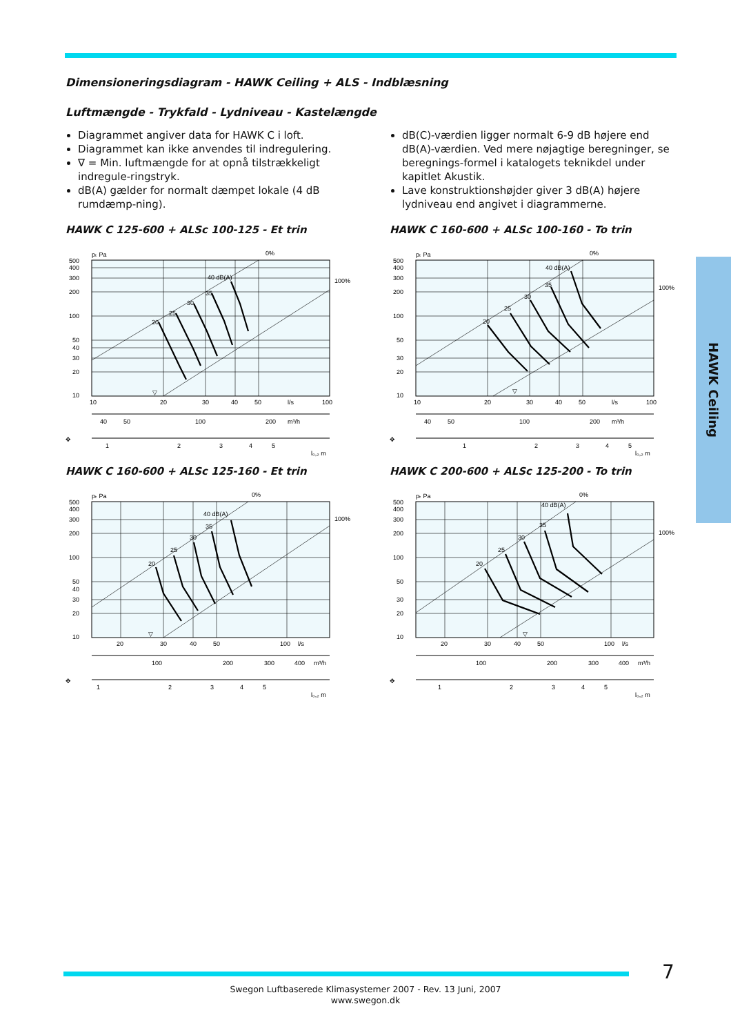HAWK Ceiling
Dimensioneringsdiagram - HAWK Ceiling + ALS - Indblæsning
Luftmængde - Trykfald - Lydniveau - Kastelængde
Diagrammet angiver data for HAWK C i loft.
Diagrammet kan ikke anvendes til indregulering.
∇ = Min. luftmængde for at opnå tilstrækkeligt indregule-ringstryk.
dB(A) gælder for normalt dæmpet lokale (4 dB rumdæmp-ning).
dB(C)-værdien ligger normalt 6-9 dB højere end dB(A)-værdien. Ved mere nøjagtige beregninger, se beregnings-formel i katalogets teknikdel under kapitlet Akustik.
Lave konstruktionshøjder giver 3 dB(A) højere lydniveau end angivet i diagrammerne.
HAWK C 125-600 + ALSc 100-125 - Et trin
pₜ Pa
500
400
300
200
100
50
40
30
20
10
20
25
30
35
40 dB(A)
0%
100%
▽
10
20
30
40
50
l/s
100
40
50
100
200
m³/h
✥
1
2
3
4
5
l₀,₂ m
HAWK C 160-600 + ALSc 100-160 - To trin
pₜ Pa
500
400
300
200
100
50
30
20
10
20
25
30
35
40 dB(A)
0%
100%
▽
10
20
30
40
50
l/s
100
40
50
100
200
m³/h
✥
1
2
3
4
5
l₀,₂ m
HAWK C 160-600 + ALSc 125-160 - Et trin
pₜ Pa
500
400
300
200
100
50
40
30
20
10
20
25
30
35
40 dB(A)
0%
100%
▽
20
30
40
50
100
l/s
100
200
300
400
m³/h
✥
1
2
3
4
5
l₀,₂ m
HAWK C 200-600 + ALSc 125-200 - To trin
pₜ Pa
500
400
300
200
100
50
30
20
10
20
25
30
35
40 dB(A)
0%
100%
▽
20
30
40
50
100
l/s
100
200
300
400
m³/h
✥
1
2
3
4
5
l₀,₂ m
7
Swegon Luftbaserede Klimasystemer 2007 - Rev. 13 Juni, 2007
www.swegon.dk